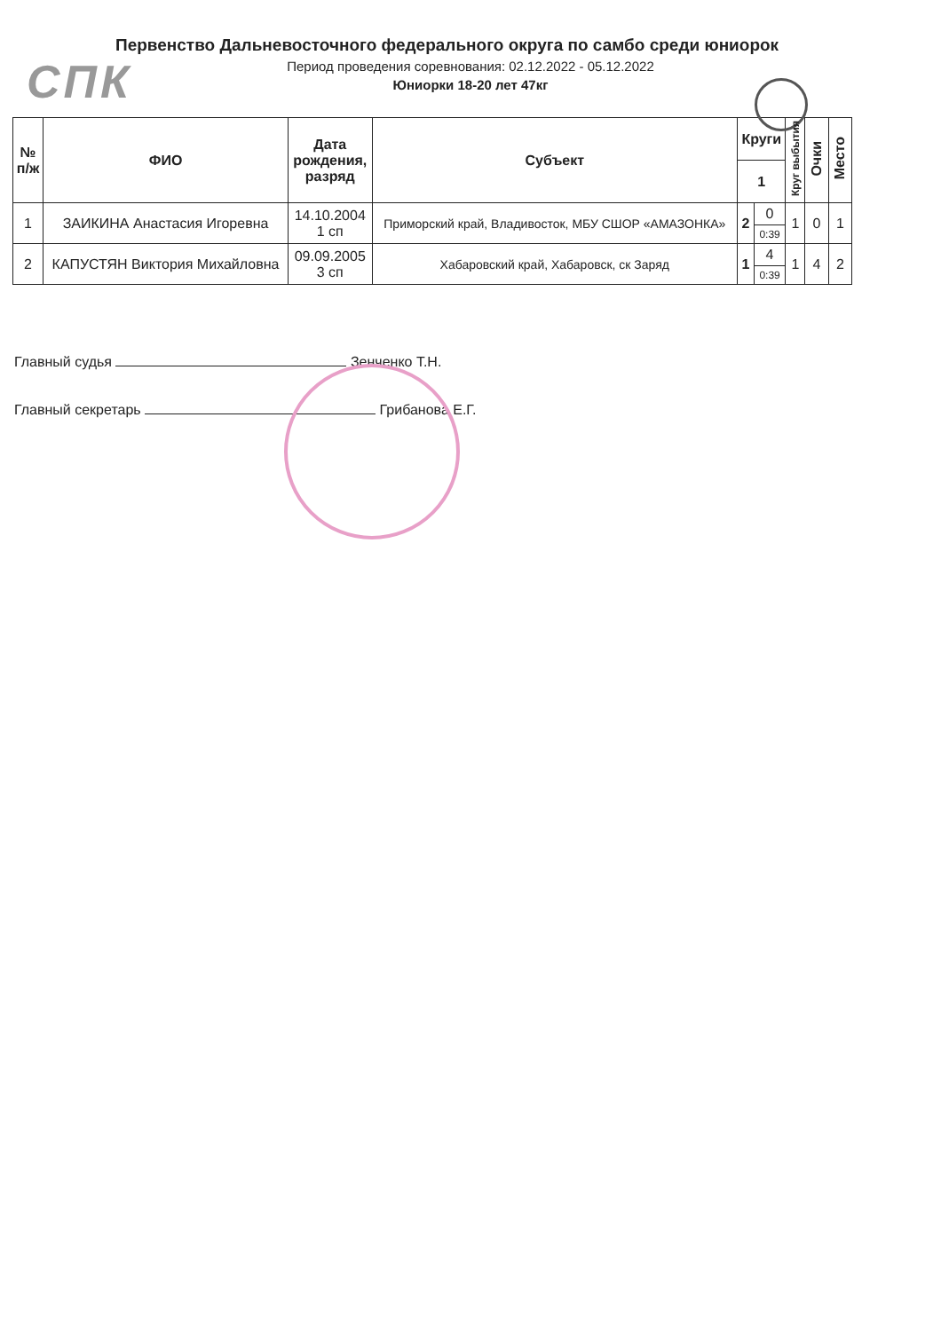СПК
Первенство Дальневосточного федерального округа по самбо среди юниорок
Период проведения соревнования: 02.12.2022 - 05.12.2022
Юниорки 18-20 лет 47кг
| № п/ж | ФИО | Дата рождения, разряд | Субъект | Круги | | Круг выбытия | Очки | Место |
| --- | --- | --- | --- | --- | --- | --- | --- | --- |
| | | | | 1 | | | | |
| 1 | ЗАИКИНА Анастасия Игоревна | 14.10.2004 1 сп | Приморский край, Владивосток, МБУ СШОР «АМАЗОНКА» | 2 | 0 | 1 | 0 | 1 |
| | | | | | 0:39 | | | |
| 2 | КАПУСТЯН Виктория Михайловна | 09.09.2005 3 сп | Хабаровский край, Хабаровск, ск Заряд | 1 | 4 | 1 | 4 | 2 |
| | | | | | 0:39 | | | |
Главный судья Зенченко Т.Н.
Главный секретарь Грибанова Е.Г.